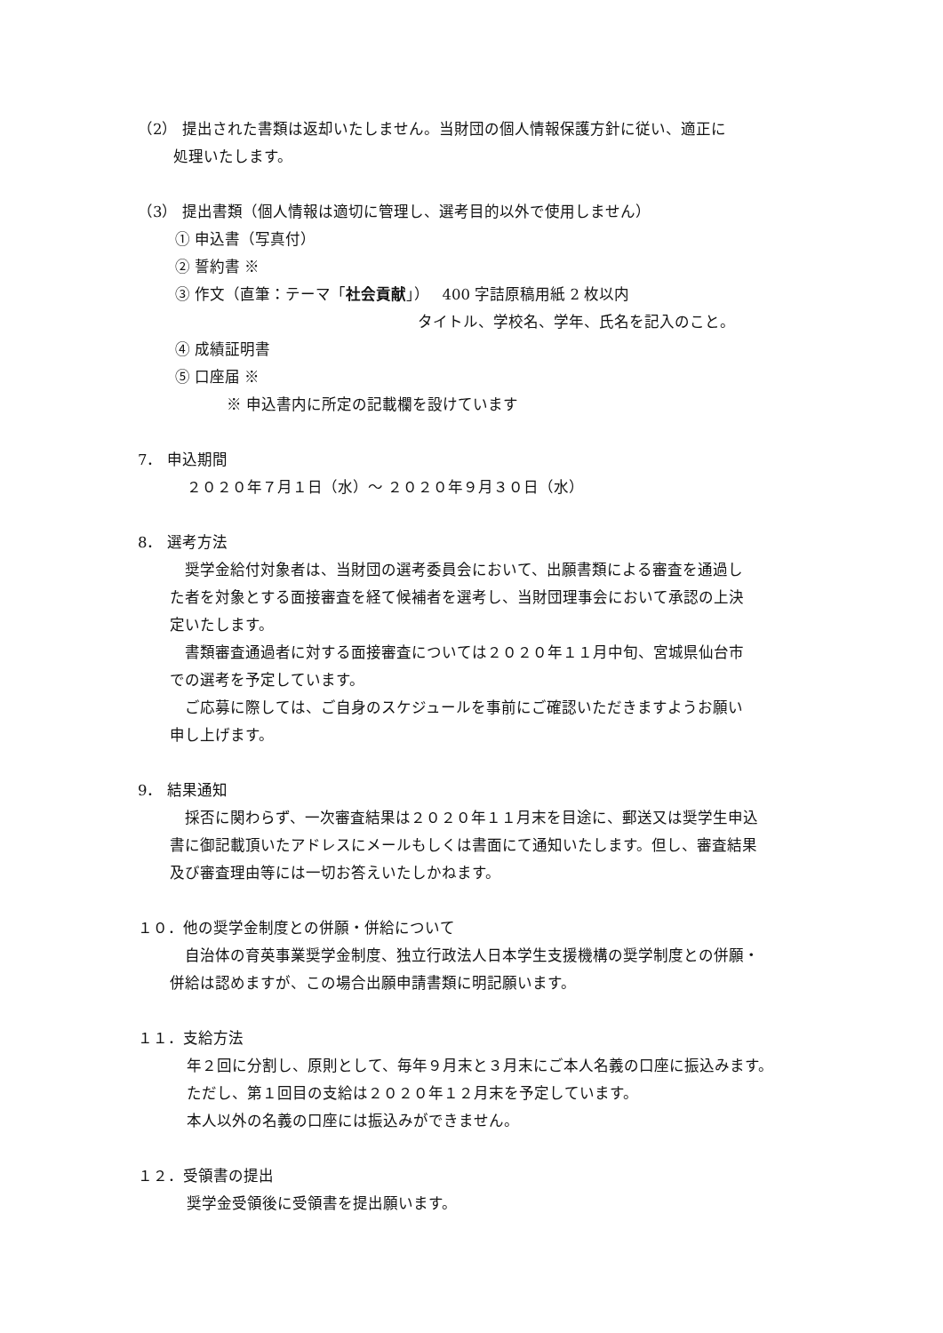（2） 提出された書類は返却いたしません。当財団の個人情報保護方針に従い、適正に
処理いたします。
（3） 提出書類（個人情報は適切に管理し、選考目的以外で使用しません）
① 申込書（写真付）
② 誓約書 ※
③ 作文（直筆：テーマ「社会貢献」）　 400 字詰原稿用紙 2 枚以内
タイトル、学校名、学年、氏名を記入のこと。
④ 成績証明書
⑤ 口座届 ※
※ 申込書内に所定の記載欄を設けています
7． 申込期間
２０２０年７月１日（水）～ ２０２０年９月３０日（水）
8． 選考方法
　奨学金給付対象者は、当財団の選考委員会において、出願書類による審査を通過し
た者を対象とする面接審査を経て候補者を選考し、当財団理事会において承認の上決
定いたします。
　書類審査通過者に対する面接審査については２０２０年１１月中旬、宮城県仙台市
での選考を予定しています。
　ご応募に際しては、ご自身のスケジュールを事前にご確認いただきますようお願い
申し上げます。
9． 結果通知
　採否に関わらず、一次審査結果は２０２０年１１月末を目途に、郵送又は奨学生申込
書に御記載頂いたアドレスにメールもしくは書面にて通知いたします。但し、審査結果
及び審査理由等には一切お答えいたしかねます。
１０．他の奨学金制度との併願・併給について
　自治体の育英事業奨学金制度、独立行政法人日本学生支援機構の奨学制度との併願・
併給は認めますが、この場合出願申請書類に明記願います。
１１．支給方法
年２回に分割し、原則として、毎年９月末と３月末にご本人名義の口座に振込みます。
ただし、第１回目の支給は２０２０年１２月末を予定しています。
本人以外の名義の口座には振込みができません。
１２．受領書の提出
奨学金受領後に受領書を提出願います。